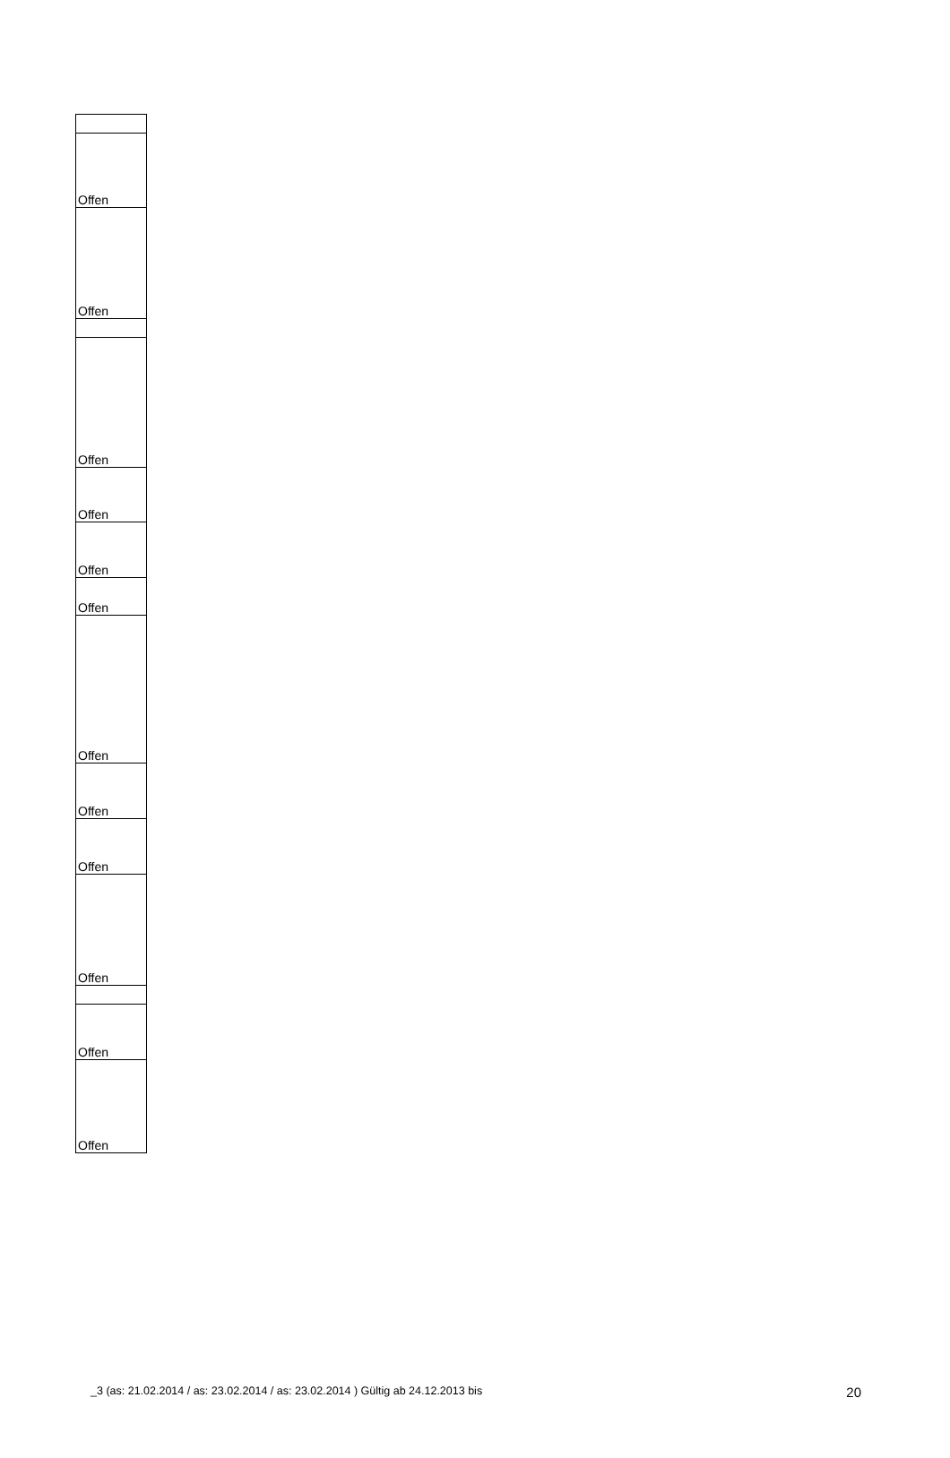| Offen |
| Offen |
| Offen |
| Offen |
| Offen |
| Offen |
| Offen |
| Offen |
| Offen |
| Offen |
| Offen |
| Offen |
_3 (as: 21.02.2014 / as: 23.02.2014 / as: 23.02.2014 ) Gültig ab 24.12.2013 bis 20